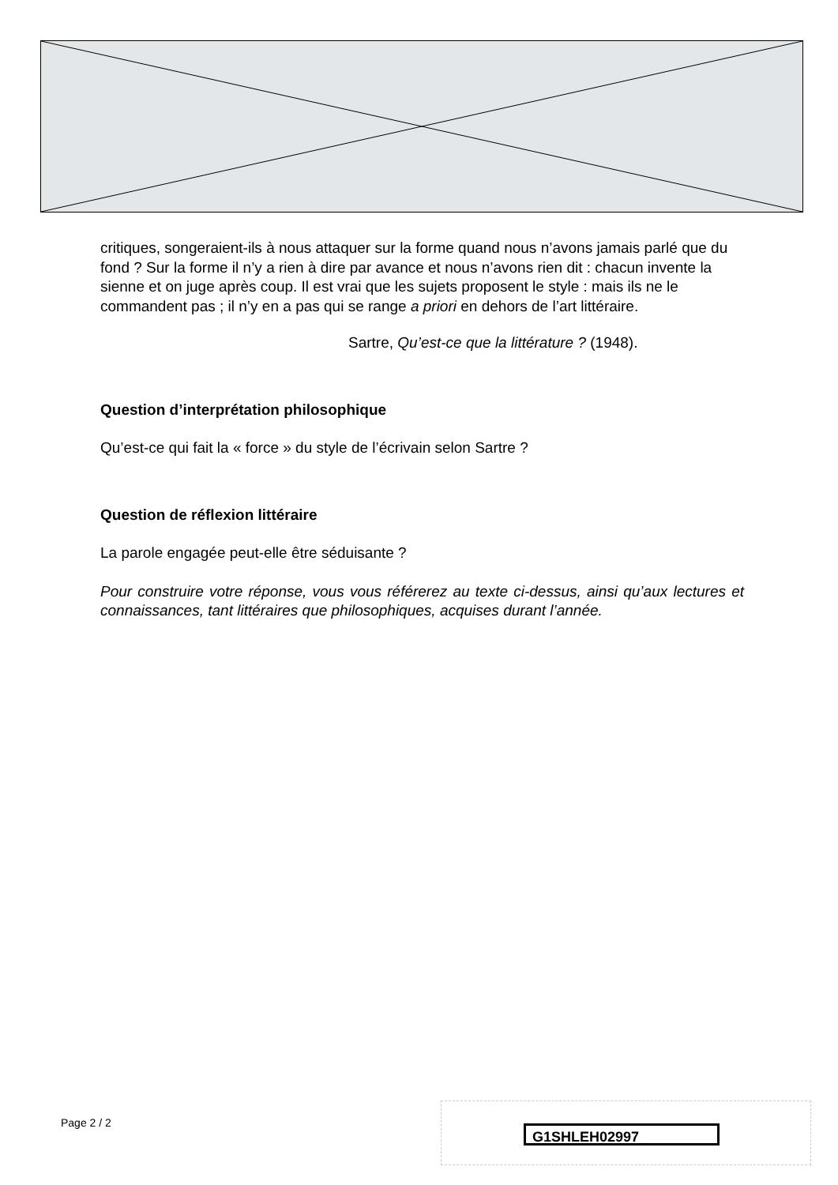critiques, songeraient-ils à nous attaquer sur la forme quand nous n’avons jamais parlé que du fond ? Sur la forme il n’y a rien à dire par avance et nous n’avons rien dit : chacun invente la sienne et on juge après coup. Il est vrai que les sujets proposent le style : mais ils ne le commandent pas ; il n’y en a pas qui se range a priori en dehors de l’art littéraire.
Sartre, Qu’est-ce que la littérature ? (1948).
Question d’interprétation philosophique
Qu’est-ce qui fait la « force » du style de l’écrivain selon Sartre ?
Question de réflexion littéraire
La parole engagée peut-elle être séduisante ?
Pour construire votre réponse, vous vous référerez au texte ci-dessus, ainsi qu’aux lectures et connaissances, tant littéraires que philosophiques, acquises durant l’année.
Page 2 / 2
G1SHLEH02997